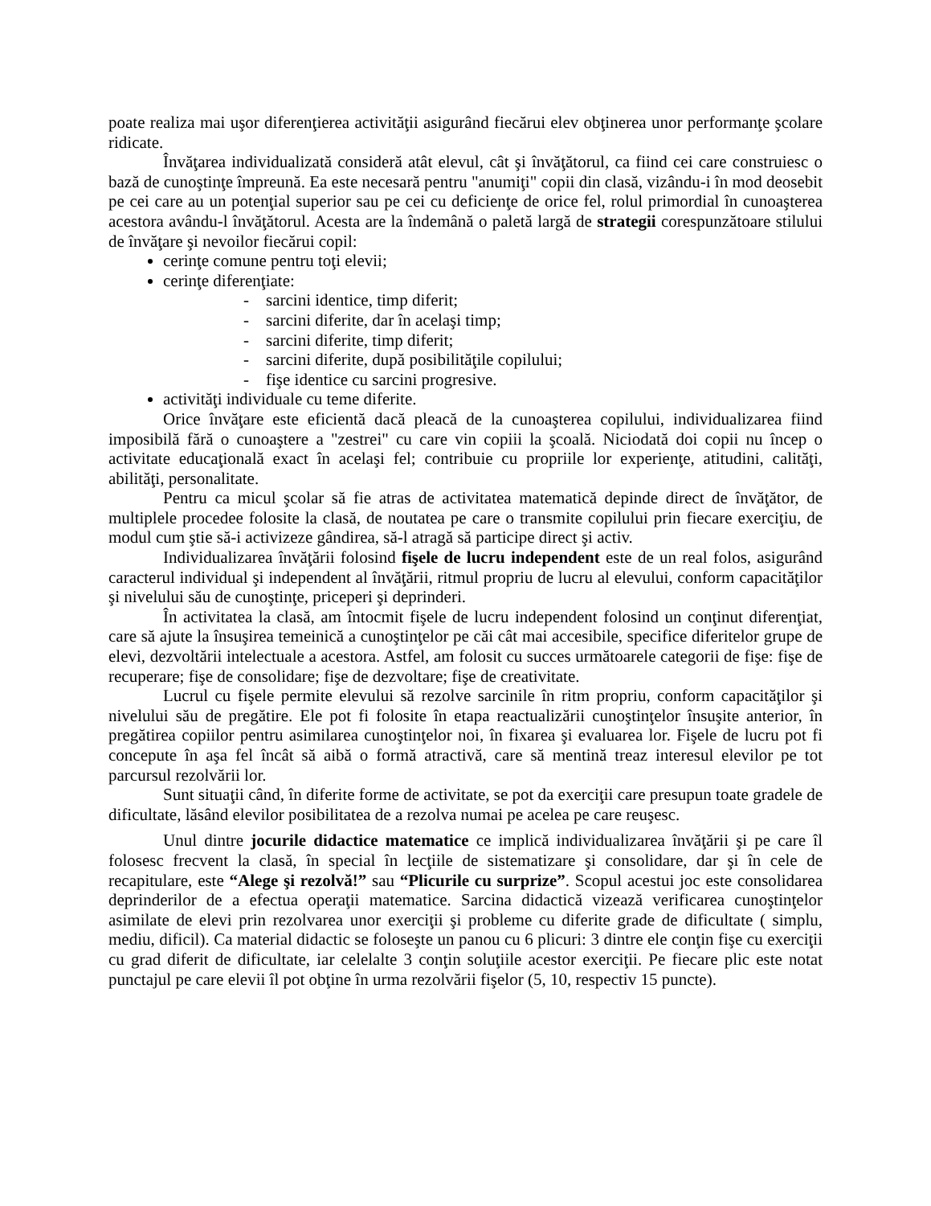poate realiza mai uşor diferenţierea activităţii asigurând fiecărui elev obţinerea unor performanţe şcolare ridicate.
Învăţarea individualizată consideră atât elevul, cât şi învăţătorul, ca fiind cei care construiesc o bază de cunoştinţe împreună. Ea este necesară pentru "anumiţi" copii din clasă, vizându-i în mod deosebit pe cei care au un potenţial superior sau pe cei cu deficienţe de orice fel, rolul primordial în cunoaşterea acestora avându-l învăţătorul. Acesta are la îndemână o paletă largă de strategii corespunzătoare stilului de învăţare şi nevoilor fiecărui copil:
cerinţe comune pentru toţi elevii;
cerinţe diferenţiate:
- sarcini identice, timp diferit;
- sarcini diferite, dar în acelaşi timp;
- sarcini diferite, timp diferit;
- sarcini diferite, după posibilităţile copilului;
- fişe identice cu sarcini progresive.
activităţi individuale cu teme diferite.
Orice învăţare este eficientă dacă pleacă de la cunoaşterea copilului, individualizarea fiind imposibilă fără o cunoaştere a "zestrei" cu care vin copiii la şcoală. Niciodată doi copii nu încep o activitate educaţională exact în acelaşi fel; contribuie cu propriile lor experienţe, atitudini, calităţi, abilităţi, personalitate.
Pentru ca micul şcolar să fie atras de activitatea matematică depinde direct de învăţător, de multiplele procedee folosite la clasă, de noutatea pe care o transmite copilului prin fiecare exerciţiu, de modul cum ştie să-i activizeze gândirea, să-l atragă să participe direct şi activ.
Individualizarea învăţării folosind fişele de lucru independent este de un real folos, asigurând caracterul individual şi independent al învăţării, ritmul propriu de lucru al elevului, conform capacităţilor şi nivelului său de cunoştinţe, priceperi şi deprinderi.
În activitatea la clasă, am întocmit fişele de lucru independent folosind un conţinut diferenţiat, care să ajute la însuşirea temeinică a cunoştinţelor pe căi cât mai accesibile, specifice diferitelor grupe de elevi, dezvoltării intelectuale a acestora. Astfel, am folosit cu succes următoarele categorii de fişe: fişe de recuperare; fişe de consolidare; fişe de dezvoltare; fişe de creativitate.
Lucrul cu fişele permite elevului să rezolve sarcinile în ritm propriu, conform capacităţilor şi nivelului său de pregătire. Ele pot fi folosite în etapa reactualizării cunoştinţelor însuşite anterior, în pregătirea copiilor pentru asimilarea cunoştinţelor noi, în fixarea şi evaluarea lor. Fişele de lucru pot fi concepute în aşa fel încât să aibă o formă atractivă, care să mentină treaz interesul elevilor pe tot parcursul rezolvării lor.
Sunt situaţii când, în diferite forme de activitate, se pot da exerciţii care presupun toate gradele de dificultate, lăsând elevilor posibilitatea de a rezolva numai pe acelea pe care reuşesc.
Unul dintre jocurile didactice matematice ce implică individualizarea învăţării şi pe care îl folosesc frecvent la clasă, în special în lecţiile de sistematizare şi consolidare, dar şi în cele de recapitulare, este “Alege şi rezolvă!” sau “Plicurile cu surprize”. Scopul acestui joc este consolidarea deprinderilor de a efectua operaţii matematice. Sarcina didactică vizează verificarea cunoştinţelor asimilate de elevi prin rezolvarea unor exerciţii şi probleme cu diferite grade de dificultate ( simplu, mediu, dificil). Ca material didactic se foloseşte un panou cu 6 plicuri: 3 dintre ele conţin fişe cu exerciţii cu grad diferit de dificultate, iar celelalte 3 conţin soluţiile acestor exerciţii. Pe fiecare plic este notat punctajul pe care elevii îl pot obţine în urma rezolvării fişelor (5, 10, respectiv 15 puncte).